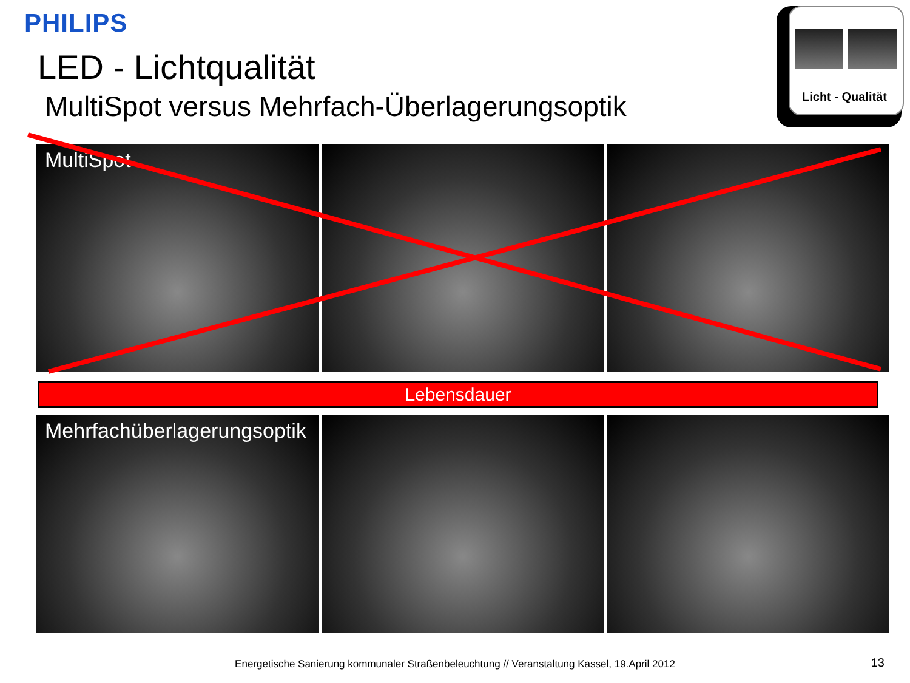PHILIPS
LED - Lichtqualität
MultiSpot versus Mehrfach-Überlagerungsoptik
Licht - Qualität
MultiSpot
Lebensdauer
Mehrfachüberlagerungsoptik
Energetische Sanierung kommunaler Straßenbeleuchtung // Veranstaltung Kassel, 19.April 2012 13